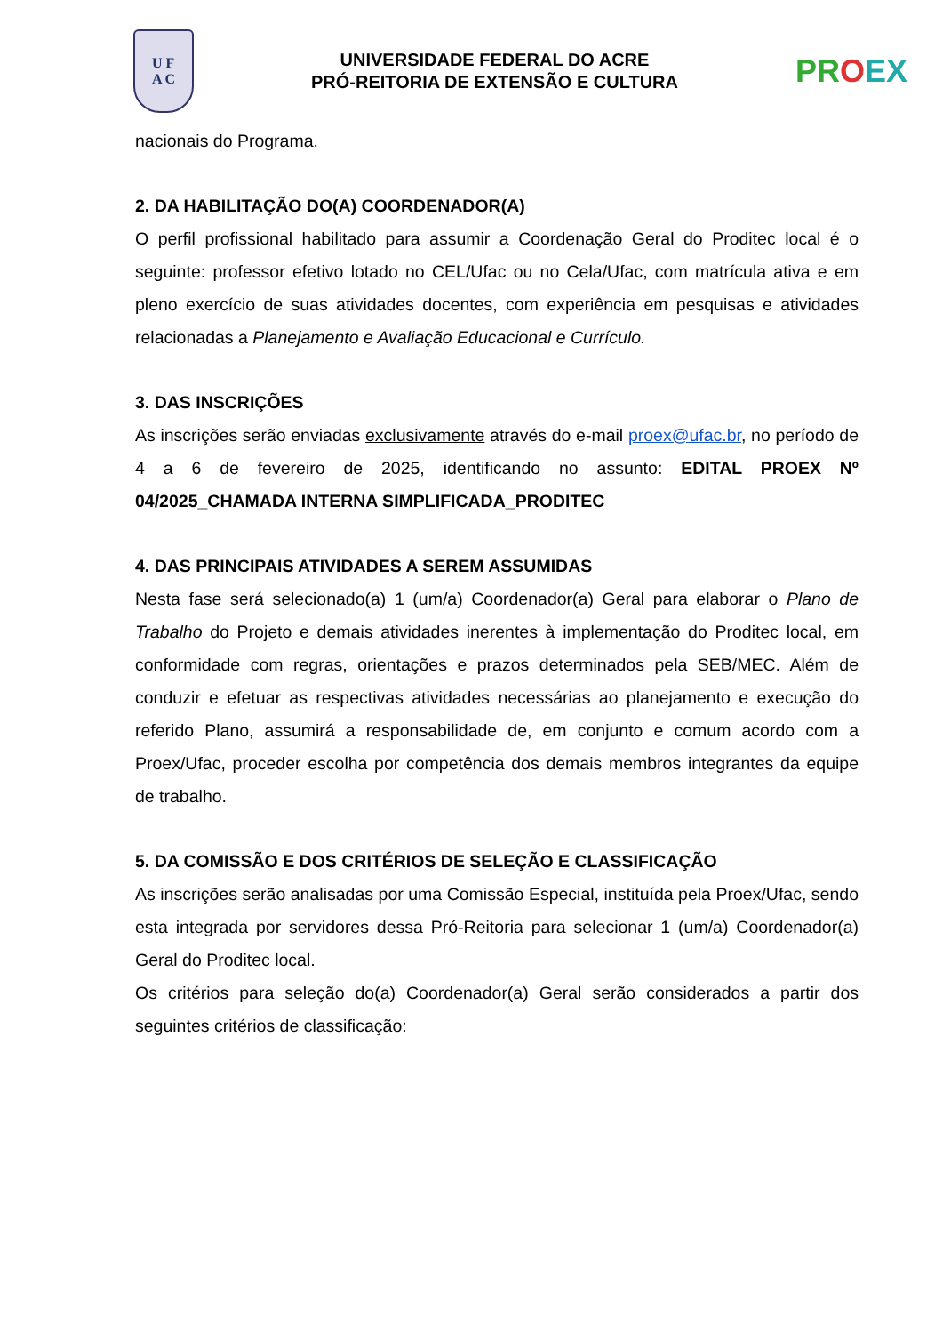U F
A C
UNIVERSIDADE FEDERAL DO ACRE
PRÓ-REITORIA DE EXTENSÃO E CULTURA
PROEX
nacionais do Programa.
2. DA HABILITAÇÃO DO(A) COORDENADOR(A)
O perfil profissional habilitado para assumir a Coordenação Geral do Proditec local é o seguinte: professor efetivo lotado no CEL/Ufac ou no Cela/Ufac, com matrícula ativa e em pleno exercício de suas atividades docentes, com experiência em pesquisas e atividades relacionadas a Planejamento e Avaliação Educacional e Currículo.
3. DAS INSCRIÇÕES
As inscrições serão enviadas exclusivamente através do e-mail proex@ufac.br, no período de 4 a 6 de fevereiro de 2025, identificando no assunto: EDITAL PROEX Nº 04/2025_CHAMADA INTERNA SIMPLIFICADA_PRODITEC
4. DAS PRINCIPAIS ATIVIDADES A SEREM ASSUMIDAS
Nesta fase será selecionado(a) 1 (um/a) Coordenador(a) Geral para elaborar o Plano de Trabalho do Projeto e demais atividades inerentes à implementação do Proditec local, em conformidade com regras, orientações e prazos determinados pela SEB/MEC. Além de conduzir e efetuar as respectivas atividades necessárias ao planejamento e execução do referido Plano, assumirá a responsabilidade de, em conjunto e comum acordo com a Proex/Ufac, proceder escolha por competência dos demais membros integrantes da equipe de trabalho.
5. DA COMISSÃO E DOS CRITÉRIOS DE SELEÇÃO E CLASSIFICAÇÃO
As inscrições serão analisadas por uma Comissão Especial, instituída pela Proex/Ufac, sendo esta integrada por servidores dessa Pró-Reitoria para selecionar 1 (um/a) Coordenador(a) Geral do Proditec local.
Os critérios para seleção do(a) Coordenador(a) Geral serão considerados a partir dos seguintes critérios de classificação: